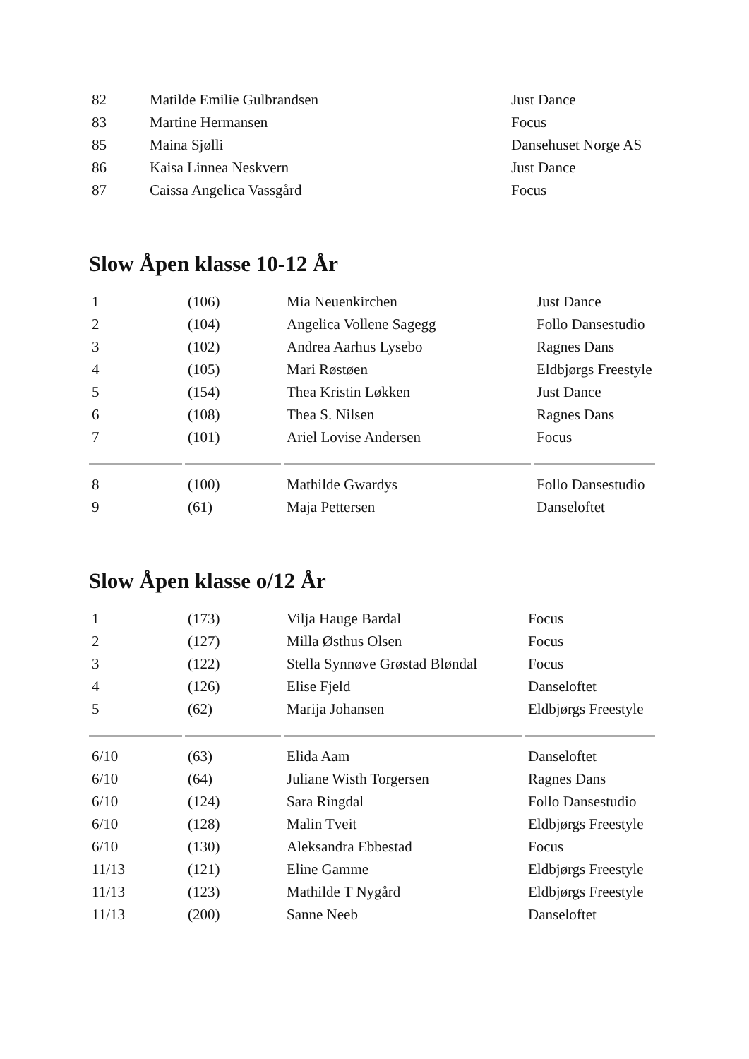| 82 | Matilde Emilie Gulbrandsen | Just Dance |
| 83 | Martine Hermansen | Focus |
| 85 | Maina Sjølli | Dansehuset Norge AS |
| 86 | Kaisa Linnea Neskvern | Just Dance |
| 87 | Caissa Angelica Vassgård | Focus |
Slow Åpen klasse 10-12 År
| 1 | (106) | Mia Neuenkirchen | Just Dance |
| 2 | (104) | Angelica Vollene Sagegg | Follo Dansestudio |
| 3 | (102) | Andrea Aarhus Lysebo | Ragnes Dans |
| 4 | (105) | Mari Røstøen | Eldbjørgs Freestyle |
| 5 | (154) | Thea Kristin Løkken | Just Dance |
| 6 | (108) | Thea S. Nilsen | Ragnes Dans |
| 7 | (101) | Ariel Lovise Andersen | Focus |
| 8 | (100) | Mathilde Gwardys | Follo Dansestudio |
| 9 | (61) | Maja Pettersen | Danseloftet |
Slow Åpen klasse o/12 År
| 1 | (173) | Vilja Hauge Bardal | Focus |
| 2 | (127) | Milla Østhus Olsen | Focus |
| 3 | (122) | Stella Synnøve Grøstad Bløndal | Focus |
| 4 | (126) | Elise Fjeld | Danseloftet |
| 5 | (62) | Marija Johansen | Eldbjørgs Freestyle |
| 6/10 | (63) | Elida Aam | Danseloftet |
| 6/10 | (64) | Juliane Wisth Torgersen | Ragnes Dans |
| 6/10 | (124) | Sara Ringdal | Follo Dansestudio |
| 6/10 | (128) | Malin Tveit | Eldbjørgs Freestyle |
| 6/10 | (130) | Aleksandra Ebbestad | Focus |
| 11/13 | (121) | Eline Gamme | Eldbjørgs Freestyle |
| 11/13 | (123) | Mathilde T Nygård | Eldbjørgs Freestyle |
| 11/13 | (200) | Sanne Neeb | Danseloftet |